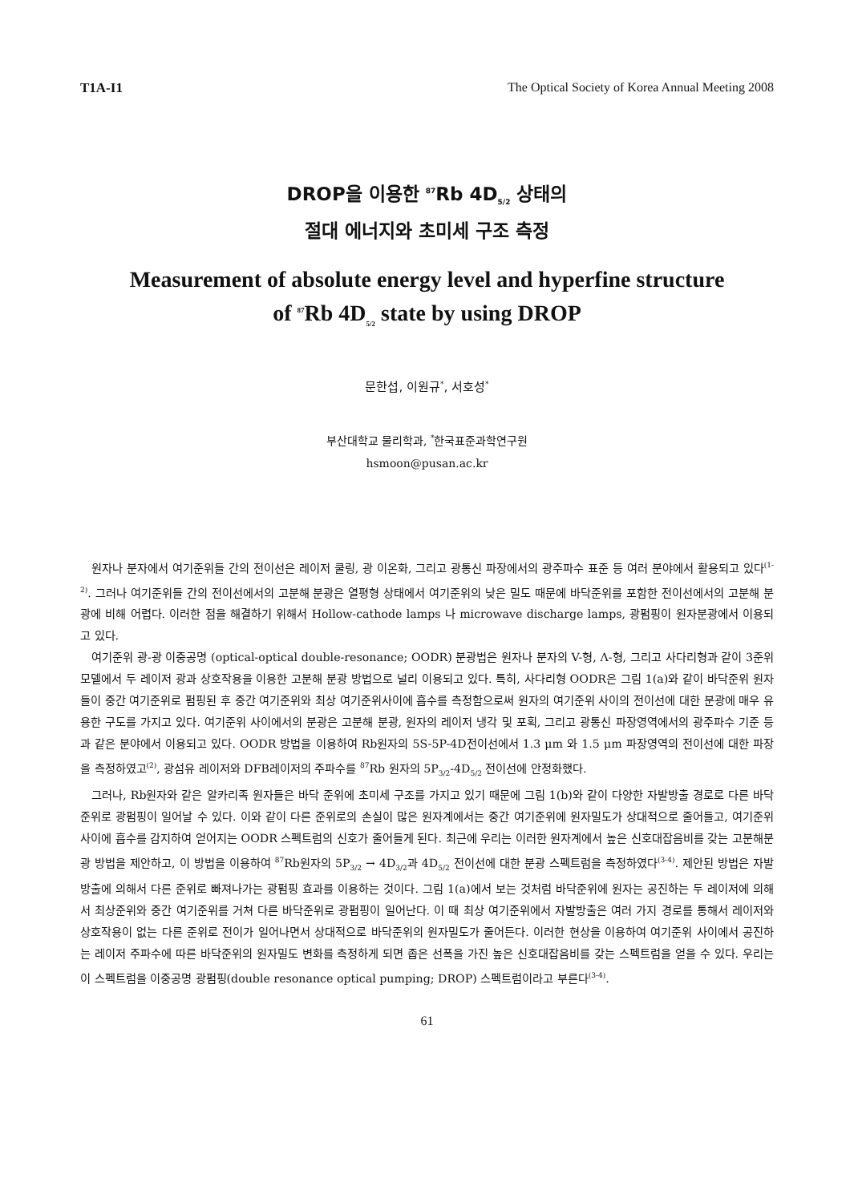T1A-I1 The Optical Society of Korea Annual Meeting 2008
DROP을 이용한 <sup>87</sup>Rb 4D<sub>5/2</sub> 상태의
절대 에너지와 초미세 구조 측정
Measurement of absolute energy level and hyperfine structure
of <sup>87</sup>Rb 4D<sub>5/2</sub> state by using DROP
문한섭, 이원규<sup>*</sup>, 서호성<sup>*</sup>
부산대학교 물리학과, <sup>*</sup>한국표준과학연구원
hsmoon@pusan.ac.kr
원자나 분자에서 여기준위들 간의 전이선은 레이저 쿨링, 광 이온화, 그리고 광통신 파장에서의 광주파수 표준 등 여러 분야에서 활용되고 있다<sup>(1-2)</sup>. 그러나 여기준위들 간의 전이선에서의 고분해 분광은 열평형 상태에서 여기준위의 낮은 밀도 때문에 바닥준위를 포함한 전이선에서의 고분해 분광에 비해 어렵다. 이러한 점을 해결하기 위해서 Hollow-cathode lamps 나 microwave discharge lamps, 광펌핑이 원자분광에서 이용되고 있다.
여기준위 광-광 이중공명 (optical-optical double-resonance; OODR) 분광법은 원자나 분자의 V-형, Λ-형, 그리고 사다리형과 같이 3준위 모델에서 두 레이저 광과 상호작용을 이용한 고분해 분광 방법으로 널리 이용되고 있다. 특히, 사다리형 OODR은 그림 1(a)와 같이 바닥준위 원자들이 중간 여기준위로 펌핑된 후 중간 여기준위와 최상 여기준위사이에 흡수를 측정함으로써 원자의 여기준위 사이의 전이선에 대한 분광에 매우 유용한 구도를 가지고 있다. 여기준위 사이에서의 분광은 고분해 분광, 원자의 레이저 냉각 및 포획, 그리고 광통신 파장영역에서의 광주파수 기준 등과 같은 분야에서 이용되고 있다. OODR 방법을 이용하여 Rb원자의 5S-5P-4D전이선에서 1.3 μm 와 1.5 μm 파장영역의 전이선에 대한 파장을 측정하였고<sup>(2)</sup>, 광섬유 레이저와 DFB레이저의 주파수를 <sup>87</sup>Rb 원자의 5P<sub>3/2</sub>-4D<sub>5/2</sub> 전이선에 안정화했다.
그러나, Rb원자와 같은 알카리족 원자들은 바닥 준위에 초미세 구조를 가지고 있기 때문에 그림 1(b)와 같이 다양한 자발방출 경로로 다른 바닥준위로 광펌핑이 일어날 수 있다. 이와 같이 다른 준위로의 손실이 많은 원자계에서는 중간 여기준위에 원자밀도가 상대적으로 줄어들고, 여기준위 사이에 흡수를 감지하여 얻어지는 OODR 스펙트럼의 신호가 줄어들게 된다. 최근에 우리는 이러한 원자계에서 높은 신호대잡음비를 갖는 고분해분광 방법을 제안하고, 이 방법을 이용하여 <sup>87</sup>Rb원자의 5P<sub>3/2</sub> → 4D<sub>3/2</sub>과 4D<sub>5/2</sub> 전이선에 대한 분광 스펙트럼을 측정하였다<sup>(3-4)</sup>. 제안된 방법은 자발방출에 의해서 다른 준위로 빠져나가는 광펌핑 효과를 이용하는 것이다. 그림 1(a)에서 보는 것처럼 바닥준위에 원자는 공진하는 두 레이저에 의해서 최상준위와 중간 여기준위를 거쳐 다른 바닥준위로 광펌핑이 일어난다. 이 때 최상 여기준위에서 자발방출은 여러 가지 경로를 통해서 레이저와 상호작용이 없는 다른 준위로 전이가 일어나면서 상대적으로 바닥준위의 원자밀도가 줄어든다. 이러한 현상을 이용하여 여기준위 사이에서 공진하는 레이저 주파수에 따른 바닥준위의 원자밀도 변화를 측정하게 되면 좁은 선폭을 가진 높은 신호대잡음비를 갖는 스펙트럼을 얻을 수 있다. 우리는 이 스펙트럼을 이중공명 광펌핑(double resonance optical pumping; DROP) 스펙트럼이라고 부른다<sup>(3-4)</sup>.
61